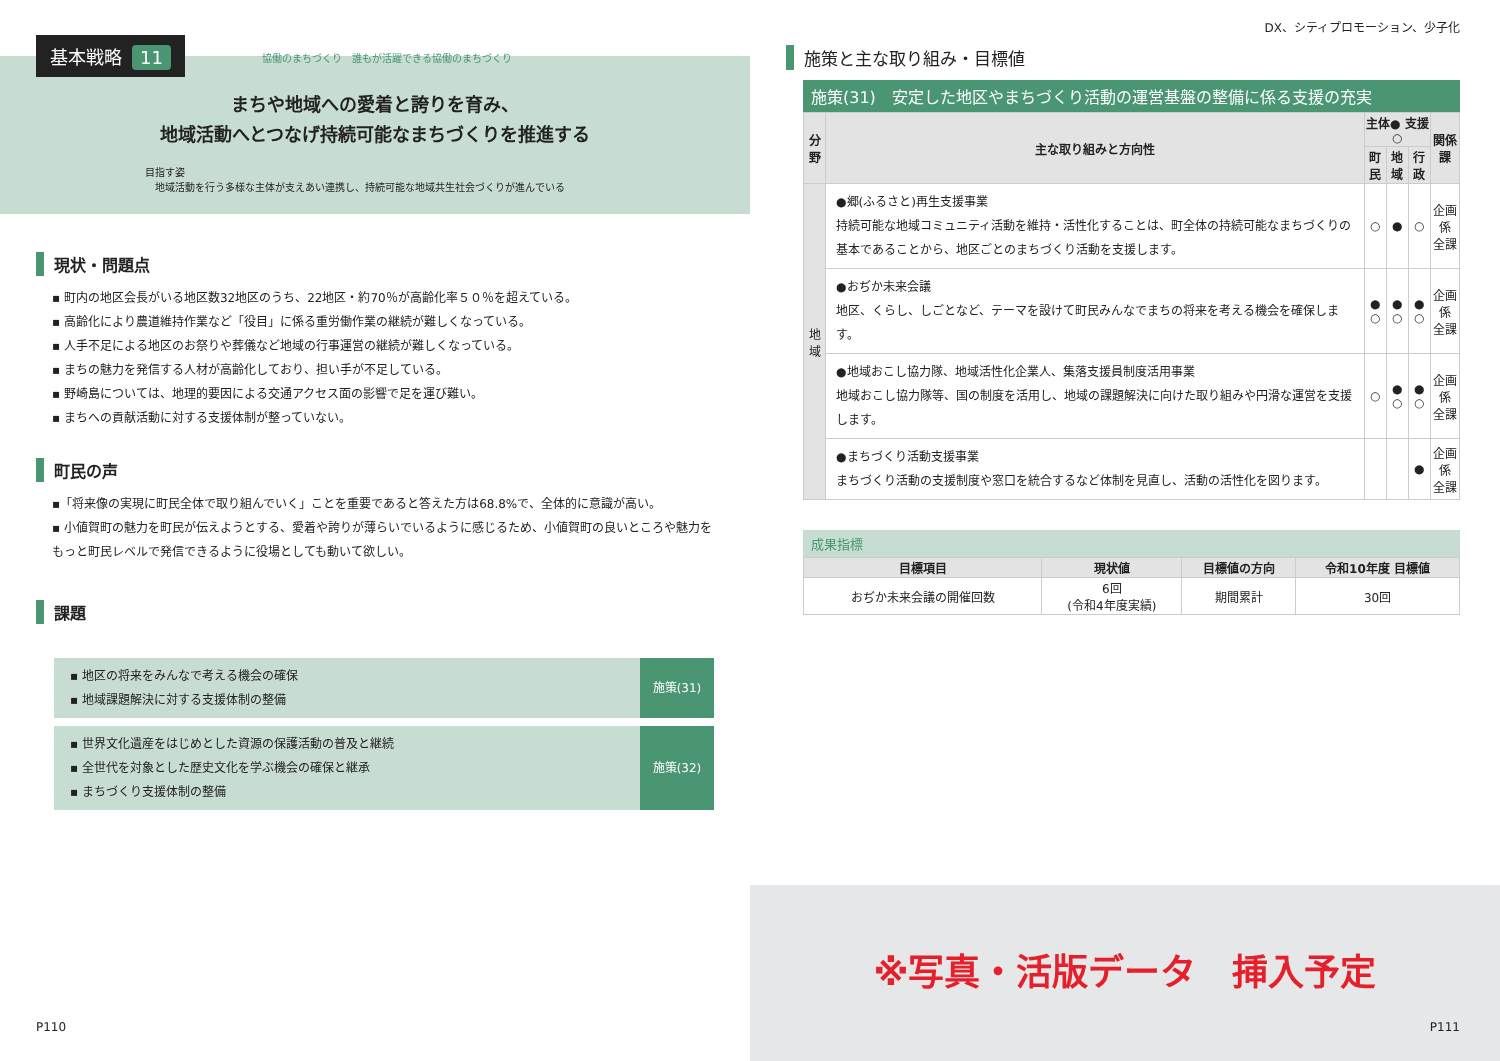基本戦略 11
協働のまちづくり　誰もが活躍できる協働のまちづくり
まちや地域への愛着と誇りを育み、
地域活動へとつなげ持続可能なまちづくりを推進する
目指す姿
　地域活動を行う多様な主体が支えあい連携し、持続可能な地域共生社会づくりが進んでいる
現状・問題点
▪ 町内の地区会長がいる地区数32地区のうち、22地区・約70％が高齢化率５０％を超えている。
▪ 高齢化により農道維持作業など「役目」に係る重労働作業の継続が難しくなっている。
▪ 人手不足による地区のお祭りや葬儀など地域の行事運営の継続が難しくなっている。
▪ まちの魅力を発信する人材が高齢化しており、担い手が不足している。
▪ 野崎島については、地理的要因による交通アクセス面の影響で足を運び難い。
▪ まちへの貢献活動に対する支援体制が整っていない。
町民の声
▪「将来像の実現に町民全体で取り組んでいく」ことを重要であると答えた方は68.8%で、全体的に意識が高い。
▪ 小値賀町の魅力を町民が伝えようとする、愛着や誇りが薄らいでいるように感じるため、小値賀町の良いところや魅力をもっと町民レベルで発信できるように役場としても動いて欲しい。
課題
▪ 地区の将来をみんなで考える機会の確保
▪ 地域課題解決に対する支援体制の整備
施策(31)
▪ 世界文化遺産をはじめとした資源の保護活動の普及と継続
▪ 全世代を対象とした歴史文化を学ぶ機会の確保と継承
▪ まちづくり支援体制の整備
施策(32)
P110
DX、シティプロモーション、少子化
施策と主な取り組み・目標値
施策(31)　安定した地区やまちづくり活動の運営基盤の整備に係る支援の充実
| 分野 | 主な取り組みと方向性 | 主体● 支援○ | | | 関係課 |
| --- | --- | --- | --- | --- | --- |
| | | 町民 | 地域 | 行政 | |
| 地域 | ●郷(ふるさと)再生支援事業 持続可能な地域コミュニティ活動を維持・活性化することは、町全体の持続可能なまちづくりの基本であることから、地区ごとのまちづくり活動を支援します。 | ○ | ● | ○ | 企画係 全課 |
| | ●おぢか未来会議 地区、くらし、しごとなど、テーマを設けて町民みんなでまちの将来を考える機会を確保します。 | ● ○ | ● ○ | ● ○ | 企画係 全課 |
| | ●地域おこし協力隊、地域活性化企業人、集落支援員制度活用事業 地域おこし協力隊等、国の制度を活用し、地域の課題解決に向けた取り組みや円滑な運営を支援します。 | ○ | ● ○ | ● ○ | 企画係 全課 |
| | ●まちづくり活動支援事業 まちづくり活動の支援制度や窓口を統合するなど体制を見直し、活動の活性化を図ります。 | | | ● | 企画係 全課 |
成果指標
| 目標項目 | 現状値 | 目標値の方向 | 令和10年度 目標値 |
| --- | --- | --- | --- |
| おぢか未来会議の開催回数 | 6回 (令和4年度実績) | 期間累計 | 30回 |
※写真・活版データ　挿入予定
P111